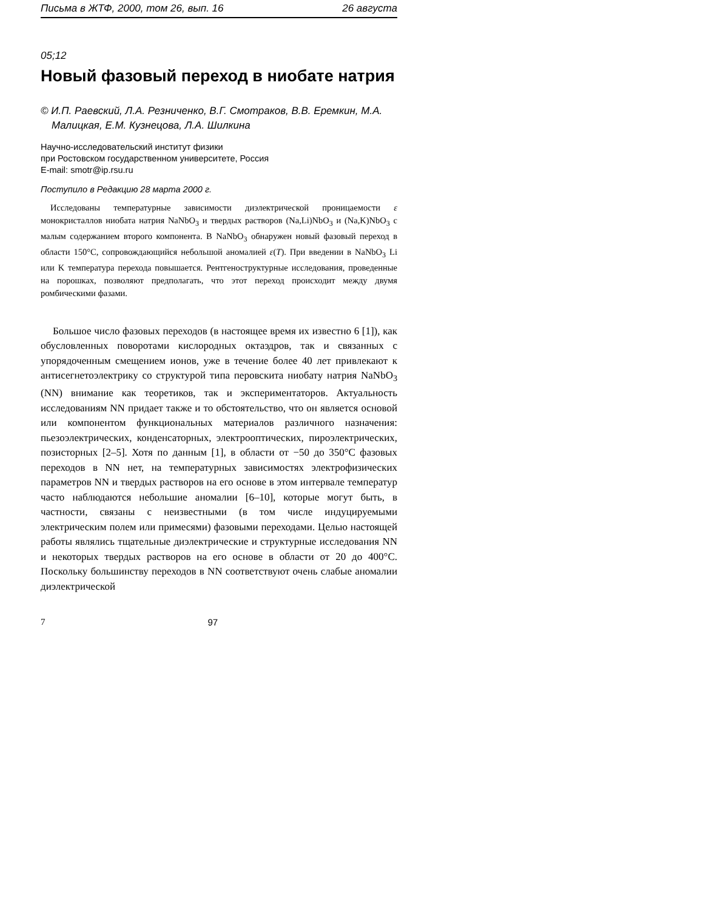Письма в ЖТФ, 2000, том 26, вып. 16 26 августа
05;12
Новый фазовый переход в ниобате натрия
© И.П. Раевский, Л.А. Резниченко, В.Г. Смотраков, В.В. Еремкин, М.А. Малицкая, Е.М. Кузнецова, Л.А. Шилкина
Научно-исследовательский институт физики
при Ростовском государственном университете, Россия
E-mail: smotr@ip.rsu.ru
Поступило в Редакцию 28 марта 2000 г.
Исследованы температурные зависимости диэлектрической проницаемости ε монокристаллов ниобата натрия NaNbO<sub>3</sub> и твердых растворов (Na,Li)NbO<sub>3</sub> и (Na,K)NbO<sub>3</sub> с малым содержанием второго компонента. В NaNbO<sub>3</sub> обнаружен новый фазовый переход в области 150°C, сопровождающийся небольшой аномалией ε(T). При введении в NaNbO<sub>3</sub> Li или K температура перехода повышается. Рентгеноструктурные исследования, проведенные на порошках, позволяют предполагать, что этот переход происходит между двумя ромбическими фазами.
Большое число фазовых переходов (в настоящее время их известно 6 [1]), как обусловленных поворотами кислородных октаэдров, так и связанных с упорядоченным смещением ионов, уже в течение более 40 лет привлекают к антисегнетоэлектрику со структурой типа перовскита ниобату натрия NaNbO<sub>3</sub> (NN) внимание как теоретиков, так и экспериментаторов. Актуальность исследованиям NN придает также и то обстоятельство, что он является основой или компонентом функциональных материалов различного назначения: пьезоэлектрических, конденсаторных, электрооптических, пироэлектрических, позисторных [2–5]. Хотя по данным [1], в области от −50 до 350°C фазовых переходов в NN нет, на температурных зависимостях электрофизических параметров NN и твердых растворов на его основе в этом интервале температур часто наблюдаются небольшие аномалии [6–10], которые могут быть, в частности, связаны с неизвестными (в том числе индуцируемыми электрическим полем или примесями) фазовыми переходами. Целью настоящей работы являлись тщательные диэлектрические и структурные исследования NN и некоторых твердых растворов на его основе в области от 20 до 400°C. Поскольку большинству переходов в NN соответствуют очень слабые аномалии диэлектрической
7 97